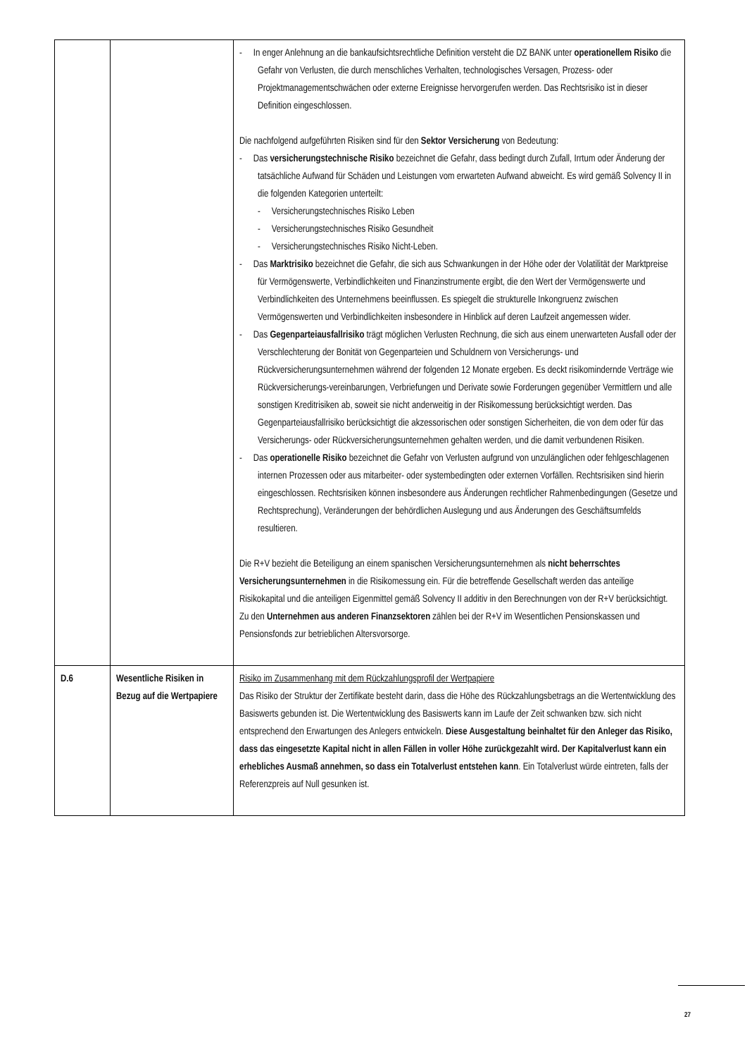| | | - In enger Anlehnung an die bankaufsichtsrechtliche Definition versteht die DZ BANK unter operationellem Risiko die Gefahr von Verlusten, die durch menschliches Verhalten, technologisches Versagen, Prozess- oder Projektmanagementschwächen oder externe Ereignisse hervorgerufen werden. Das Rechtsrisiko ist in dieser Definition eingeschlossen. Die nachfolgend aufgeführten Risiken sind für den Sektor Versicherung von Bedeutung: - Das versicherungstechnische Risiko bezeichnet die Gefahr, dass bedingt durch Zufall, Irrtum oder Änderung der tatsächliche Aufwand für Schäden und Leistungen vom erwarteten Aufwand abweicht. Es wird gemäß Solvency II in die folgenden Kategorien unterteilt: - Versicherungstechnisches Risiko Leben - Versicherungstechnisches Risiko Gesundheit - Versicherungstechnisches Risiko Nicht-Leben. - Das Marktrisiko bezeichnet die Gefahr, die sich aus Schwankungen in der Höhe oder der Volatilität der Marktpreise für Vermögenswerte, Verbindlichkeiten und Finanzinstrumente ergibt, die den Wert der Vermögenswerte und Verbindlichkeiten des Unternehmens beeinflussen. Es spiegelt die strukturelle Inkongruenz zwischen Vermögenswerten und Verbindlichkeiten insbesondere in Hinblick auf deren Laufzeit angemessen wider. - Das Gegenparteiausfallrisiko trägt möglichen Verlusten Rechnung, die sich aus einem unerwarteten Ausfall oder der Verschlechterung der Bonität von Gegenparteien und Schuldnern von Versicherungs- und Rückversicherungsunternehmen während der folgenden 12 Monate ergeben. Es deckt risikomindernde Verträge wie Rückversicherungs-vereinbarungen, Verbriefungen und Derivate sowie Forderungen gegenüber Vermittlern und alle sonstigen Kreditrisiken ab, soweit sie nicht anderweitig in der Risikomessung berücksichtigt werden. Das Gegenparteiausfallrisiko berücksichtigt die akzessorischen oder sonstigen Sicherheiten, die von dem oder für das Versicherungs- oder Rückversicherungsunternehmen gehalten werden, und die damit verbundenen Risiken. - Das operationelle Risiko bezeichnet die Gefahr von Verlusten aufgrund von unzulänglichen oder fehlgeschlagenen internen Prozessen oder aus mitarbeiter- oder systembedingten oder externen Vorfällen. Rechtsrisiken sind hierin eingeschlossen. Rechtsrisiken können insbesondere aus Änderungen rechtlicher Rahmenbedingungen (Gesetze und Rechtsprechung), Veränderungen der behördlichen Auslegung und aus Änderungen des Geschäftsumfelds resultieren. Die R+V bezieht die Beteiligung an einem spanischen Versicherungsunternehmen als nicht beherrschtes Versicherungsunternehmen in die Risikomessung ein. Für die betreffende Gesellschaft werden das anteilige Risikokapital und die anteiligen Eigenmittel gemäß Solvency II additiv in den Berechnungen von der R+V berücksichtigt. Zu den Unternehmen aus anderen Finanzsektoren zählen bei der R+V im Wesentlichen Pensionskassen und Pensionsfonds zur betrieblichen Altersvorsorge. |
| D.6 | Wesentliche Risiken in Bezug auf die Wertpapiere | Risiko im Zusammenhang mit dem Rückzahlungsprofil der Wertpapiere Das Risiko der Struktur der Zertifikate besteht darin, dass die Höhe des Rückzahlungsbetrags an die Wertentwicklung des Basiswerts gebunden ist. Die Wertentwicklung des Basiswerts kann im Laufe der Zeit schwanken bzw. sich nicht entsprechend den Erwartungen des Anlegers entwickeln. Diese Ausgestaltung beinhaltet für den Anleger das Risiko, dass das eingesetzte Kapital nicht in allen Fällen in voller Höhe zurückgezahlt wird. Der Kapitalverlust kann ein erhebliches Ausmaß annehmen, so dass ein Totalverlust entstehen kann . Ein Totalverlust würde eintreten, falls der Referenzpreis auf Null gesunken ist. |
27